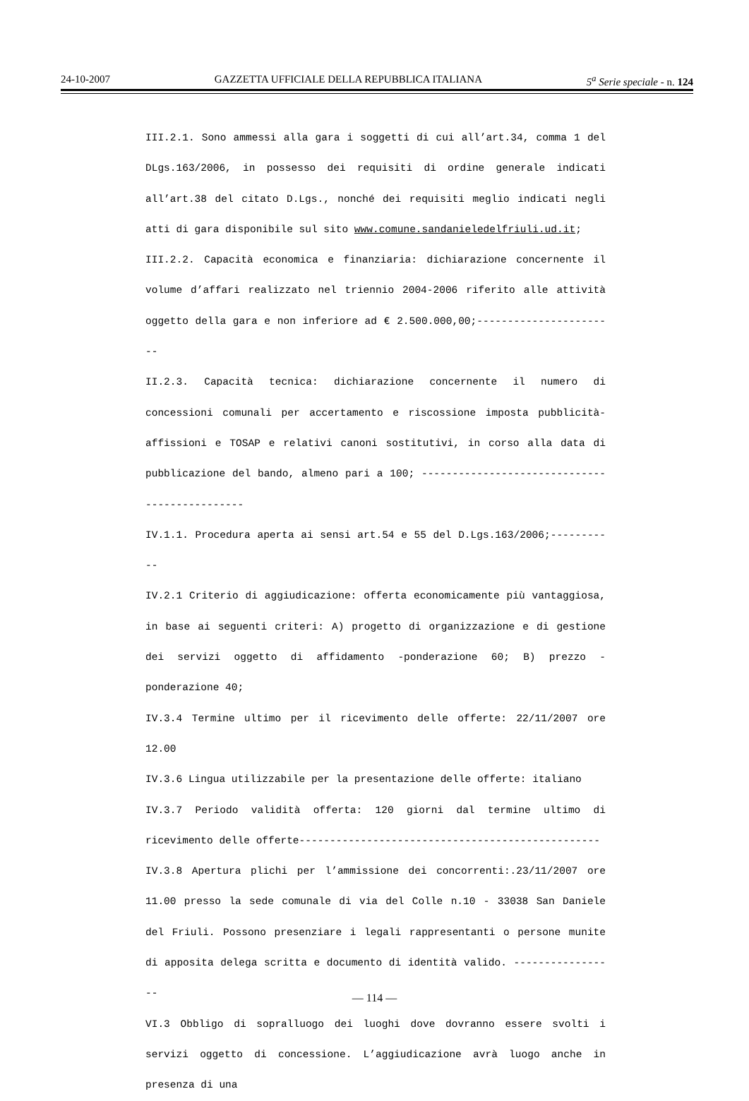24-10-2007 GAZZETTA UFFICIALE DELLA REPUBBLICA ITALIANA 5<sup>a</sup> Serie speciale - n. 124
III.2.1. Sono ammessi alla gara i soggetti di cui all’art.34, comma 1 del DLgs.163/2006, in possesso dei requisiti di ordine generale indicati all’art.38 del citato D.Lgs., nonché dei requisiti meglio indicati negli atti di gara disponibile sul sito www.comune.sandanieledelfriuli.ud.it;
III.2.2. Capacità economica e finanziaria: dichiarazione concernente il volume d’affari realizzato nel triennio 2004-2006 riferito alle attività oggetto della gara e non inferiore ad € 2.500.000,00;-----------------------
II.2.3. Capacità tecnica: dichiarazione concernente il numero di concessioni comunali per accertamento e riscossione imposta pubblicità-affissioni e TOSAP e relativi canoni sostitutivi, in corso alla data di pubblicazione del bando, almeno pari a 100; ----------------------------------------------
IV.1.1. Procedura aperta ai sensi art.54 e 55 del D.Lgs.163/2006;-----------
IV.2.1 Criterio di aggiudicazione: offerta economicamente più vantaggiosa, in base ai seguenti criteri: A) progetto di organizzazione e di gestione dei servizi oggetto di affidamento -ponderazione 60; B) prezzo -ponderazione 40;
IV.3.4 Termine ultimo per il ricevimento delle offerte: 22/11/2007 ore 12.00
IV.3.6 Lingua utilizzabile per la presentazione delle offerte: italiano
IV.3.7 Periodo validità offerta: 120 giorni dal termine ultimo di ricevimento delle offerte-------------------------------------------------
IV.3.8 Apertura plichi per l’ammissione dei concorrenti:.23/11/2007 ore 11.00 presso la sede comunale di via del Colle n.10 - 33038 San Daniele del Friuli. Possono presenziare i legali rappresentanti o persone munite di apposita delega scritta e documento di identità valido. -----------------
VI.3 Obbligo di sopralluogo dei luoghi dove dovranno essere svolti i servizi oggetto di concessione. L’aggiudicazione avrà luogo anche in presenza di una
— 114 —